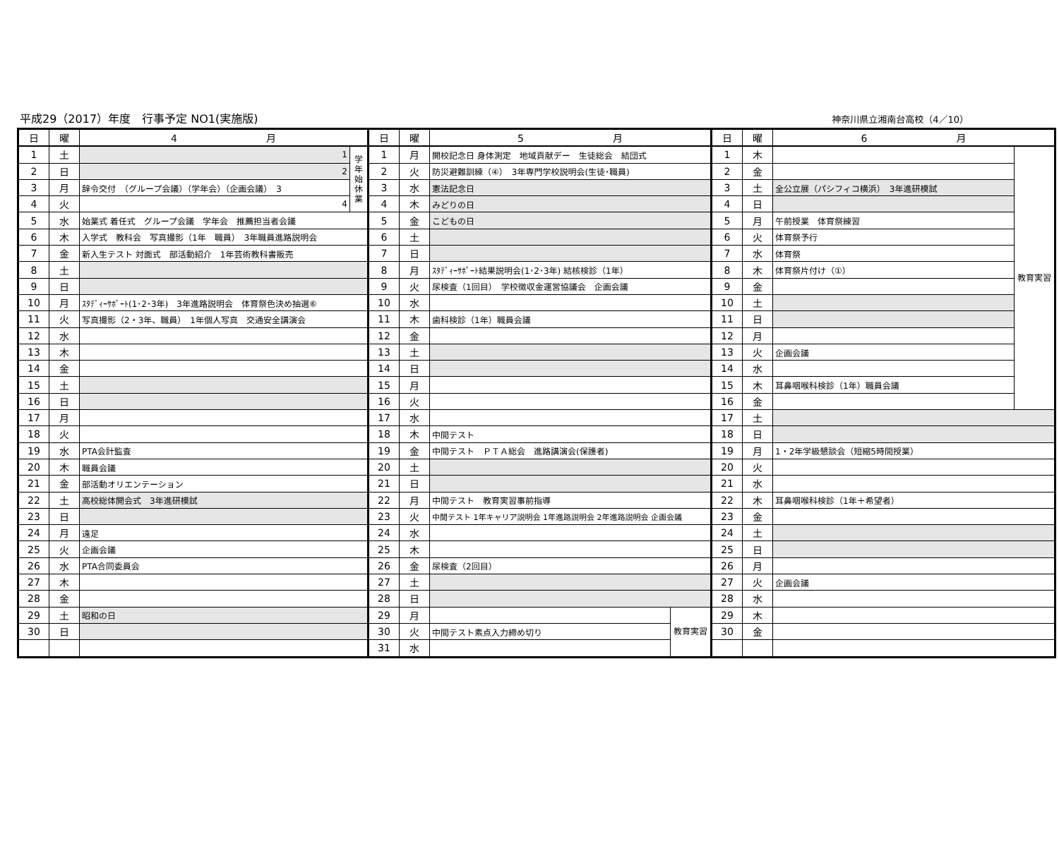平成29（2017）年度　行事予定 NO1(実施版) 神奈川県立湘南台高校（4／10）
| 日 | 曜 | 4 月 | |
| --- | --- | --- | --- |
| 1 | 土 | 1 | 学年始休業 |
| 2 | 日 | 2 | |
| 3 | 月 | 辞令交付 （グループ会議）（学年会）（企画会議） 3 | |
| 4 | 火 | 4 | |
| 5 | 水 | 始業式 着任式 グループ会議 学年会 推薦担当者会議 | |
| 6 | 木 | 入学式 教科会 写真撮影（1年 職員） 3年職員進路説明会 | |
| 7 | 金 | 新入生テスト 対面式 部活動紹介 1年芸術教科書販売 | |
| 8 | 土 | | |
| 9 | 日 | | |
| 10 | 月 | ｽﾀﾃﾞｨｰｻﾎﾟｰﾄ(1･2･3年) 3年進路説明会 体育祭色決め抽選⑥ | |
| 11 | 火 | 写真撮影（2・3年、職員） 1年個人写真 交通安全講演会 | |
| 12 | 水 | | |
| 13 | 木 | | |
| 14 | 金 | | |
| 15 | 土 | | |
| 16 | 日 | | |
| 17 | 月 | | |
| 18 | 火 | | |
| 19 | 水 | PTA会計監査 | |
| 20 | 木 | 職員会議 | |
| 21 | 金 | 部活動オリエンテーション | |
| 22 | 土 | 高校総体開会式 3年進研模試 | |
| 23 | 日 | | |
| 24 | 月 | 遠足 | |
| 25 | 火 | 企画会議 | |
| 26 | 水 | PTA合同委員会 | |
| 27 | 木 | | |
| 28 | 金 | | |
| 29 | 土 | 昭和の日 | |
| 30 | 日 | | |
| 日 | 曜 | 5 月 | |
| --- | --- | --- | --- |
| 1 | 月 | 開校記念日 身体測定 地域貢献デー 生徒総会 結団式 | |
| 2 | 火 | 防災避難訓練（④） 3年専門学校説明会(生徒･職員) | |
| 3 | 水 | 憲法記念日 | |
| 4 | 木 | みどりの日 | |
| 5 | 金 | こどもの日 | |
| 6 | 土 | | |
| 7 | 日 | | |
| 8 | 月 | ｽﾀﾃﾞｨｰｻﾎﾟｰﾄ結果説明会(1･2･3年) 結核検診（1年） | |
| 9 | 火 | 尿検査（1回目） 学校徴収金運営協議会 企画会議 | |
| 10 | 水 | | |
| 11 | 木 | 歯科検診（1年）職員会議 | |
| 12 | 金 | | |
| 13 | 土 | | |
| 14 | 日 | | |
| 15 | 月 | | |
| 16 | 火 | | |
| 17 | 水 | | |
| 18 | 木 | 中間テスト | |
| 19 | 金 | 中間テスト ＰＴＡ総会 進路講演会(保護者) | |
| 20 | 土 | | |
| 21 | 日 | | |
| 22 | 月 | 中間テスト 教育実習事前指導 | |
| 23 | 火 | 中間テスト 1年キャリア説明会 1年進路説明会 2年進路説明会 企画会議 | |
| 24 | 水 | | |
| 25 | 木 | | |
| 26 | 金 | 尿検査（2回目） | |
| 27 | 土 | | |
| 28 | 日 | | |
| 29 | 月 | | 教育実習 |
| 30 | 火 | 中間テスト素点入力締め切り | |
| 31 | 水 | | |
| 日 | 曜 | 6 月 | |
| --- | --- | --- | --- |
| 1 | 木 | | 教育実習 |
| 2 | 金 | | |
| 3 | 土 | 全公立展（パシフィコ横浜） 3年進研模試 | |
| 4 | 日 | | |
| 5 | 月 | 午前授業 体育祭練習 | |
| 6 | 火 | 体育祭予行 | |
| 7 | 水 | 体育祭 | |
| 8 | 木 | 体育祭片付け（①） | |
| 9 | 金 | | |
| 10 | 土 | | |
| 11 | 日 | | |
| 12 | 月 | | |
| 13 | 火 | 企画会議 | |
| 14 | 水 | | |
| 15 | 木 | 耳鼻咽喉科検診（1年）職員会議 | |
| 16 | 金 | | |
| 17 | 土 | | |
| 18 | 日 | | |
| 19 | 月 | 1・2年学級懇談会（短縮5時間授業） | |
| 20 | 火 | | |
| 21 | 水 | | |
| 22 | 木 | 耳鼻咽喉科検診（1年＋希望者） | |
| 23 | 金 | | |
| 24 | 土 | | |
| 25 | 日 | | |
| 26 | 月 | | |
| 27 | 火 | 企画会議 | |
| 28 | 水 | | |
| 29 | 木 | | |
| 30 | 金 | | |